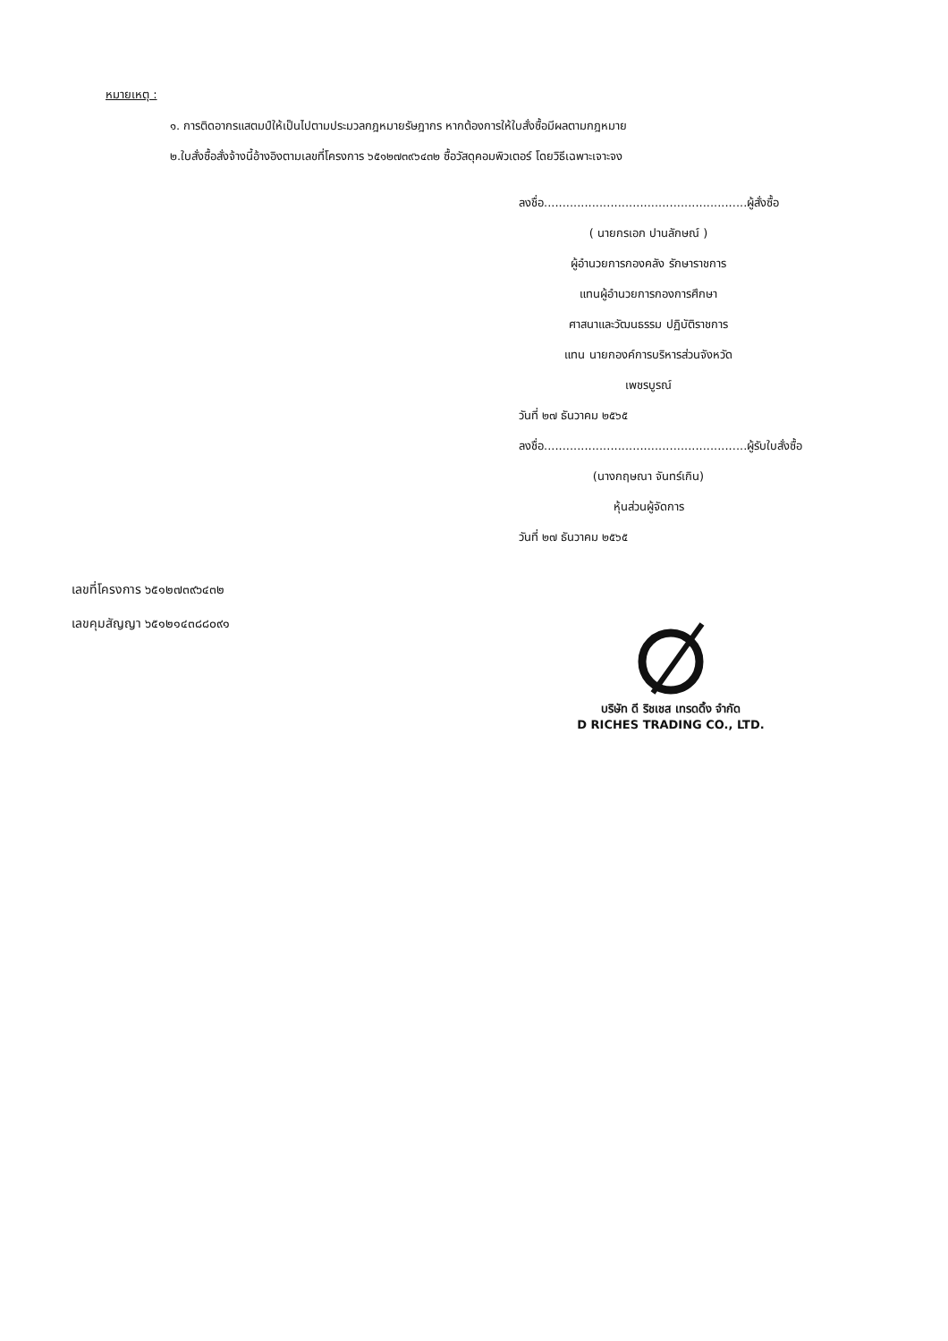หมายเหตุ :
๑. การติดอากรแสตมป์ให้เป็นไปตามประมวลกฎหมายรัษฎากร หากต้องการให้ใบสั่งซื้อมีผลตามกฎหมาย
๒.ใบสั่งซื้อสั่งจ้างนี้อ้างอิงตามเลขที่โครงการ ๖๕๑๒๗๓๙๖๔๓๒ ซื้อวัสดุคอมพิวเตอร์ โดยวิธีเฉพาะเจาะจง
ลงชื่อ.......................................................ผู้สั่งซื้อ
( นายกรเอก ปานลักษณ์ )
ผู้อำนวยการกองคลัง รักษาราชการ
แทนผู้อำนวยการกองการศึกษา
ศาสนาและวัฒนธรรม ปฏิบัติราชการ
แทน นายกองค์การบริหารส่วนจังหวัด
เพชรบูรณ์
วันที่ ๒๗ ธันวาคม ๒๕๖๕
ลงชื่อ.......................................................ผู้รับใบสั่งซื้อ
(นางกฤษณา จันทร์เกิน)
หุ้นส่วนผู้จัดการ
วันที่ ๒๗ ธันวาคม ๒๕๖๕
เลขที่โครงการ ๖๕๑๒๗๓๙๖๔๓๒
เลขคุมสัญญา ๖๕๑๒๑๔๓๘๘๐๙๑
บริษัท ดี ริชเชส เทรดดิ้ง จำกัด
D RICHES TRADING CO., LTD.